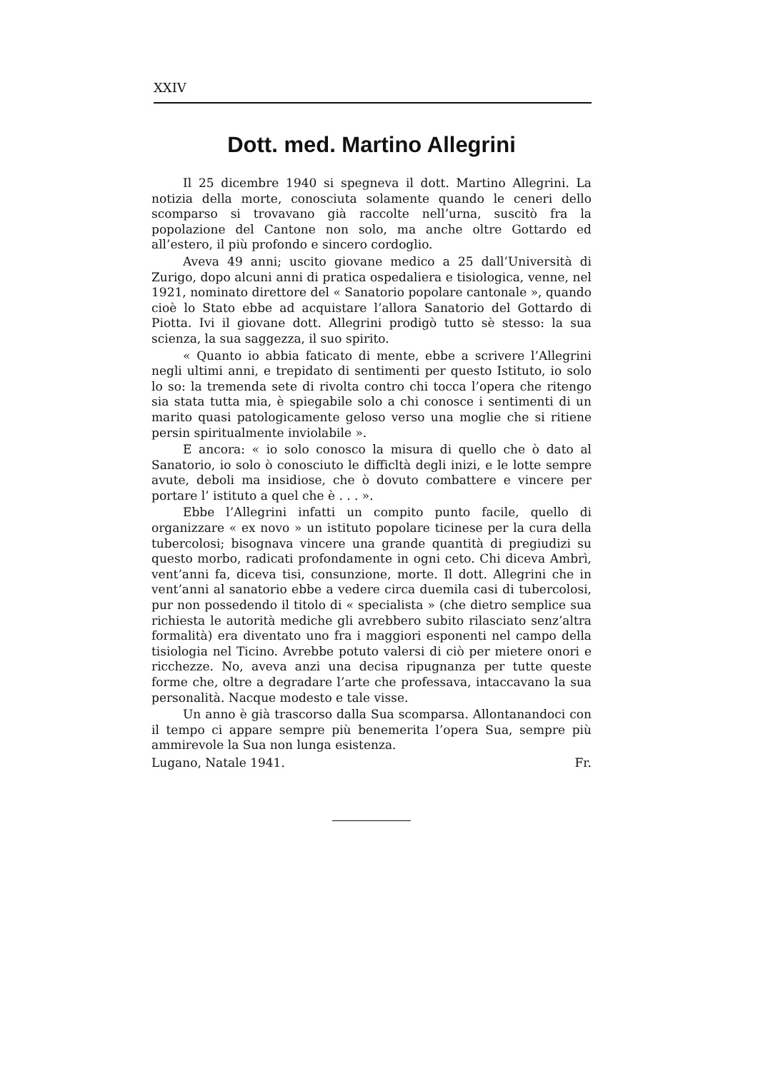XXIV
Dott. med. Martino Allegrini
Il 25 dicembre 1940 si spegneva il dott. Martino Allegrini. La notizia della morte, conosciuta solamente quando le ceneri dello scomparso si trovavano già raccolte nell’urna, suscitò fra la popolazione del Cantone non solo, ma anche oltre Gottardo ed all’estero, il più profondo e sincero cordoglio.
Aveva 49 anni; uscito giovane medico a 25 dall’Università di Zurigo, dopo alcuni anni di pratica ospedaliera e tisiologica, venne, nel 1921, nominato direttore del « Sanatorio popolare cantonale », quando cioè lo Stato ebbe ad acquistare l’allora Sanatorio del Gottardo di Piotta. Ivi il giovane dott. Allegrini prodigò tutto sè stesso: la sua scienza, la sua saggezza, il suo spirito.
« Quanto io abbia faticato di mente, ebbe a scrivere l’Allegrini negli ultimi anni, e trepidato di sentimenti per questo Istituto, io solo lo so: la tremenda sete di rivolta contro chi tocca l’opera che ritengo sia stata tutta mia, è spiegabile solo a chi conosce i sentimenti di un marito quasi patologicamente geloso verso una moglie che si ritiene persin spiritualmente inviolabile ».
E ancora: « io solo conosco la misura di quello che ò dato al Sanatorio, io solo ò conosciuto le difficltà degli inizi, e le lotte sempre avute, deboli ma insidiose, che ò dovuto combattere e vincere per portare l’ istituto a quel che è . . . ».
Ebbe l’Allegrini infatti un compito punto facile, quello di organizzare « ex novo » un istituto popolare ticinese per la cura della tubercolosi; bisognava vincere una grande quantità di pregiudizi su questo morbo, radicati profondamente in ogni ceto. Chi diceva Ambrì, vent’anni fa, diceva tisi, consunzione, morte. Il dott. Allegrini che in vent’anni al sanatorio ebbe a vedere circa duemila casi di tubercolosi, pur non possedendo il titolo di « specialista » (che dietro semplice sua richiesta le autorità mediche gli avrebbero subito rilasciato senz’altra formalità) era diventato uno fra i maggiori esponenti nel campo della tisiologia nel Ticino. Avrebbe potuto valersi di ciò per mietere onori e ricchezze. No, aveva anzi una decisa ripugnanza per tutte queste forme che, oltre a degradare l’arte che professava, intaccavano la sua personalità. Nacque modesto e tale visse.
Un anno è già trascorso dalla Sua scomparsa. Allontanandoci con il tempo ci appare sempre più benemerita l’opera Sua, sempre più ammirevole la Sua non lunga esistenza.
Lugano, Natale 1941. Fr.